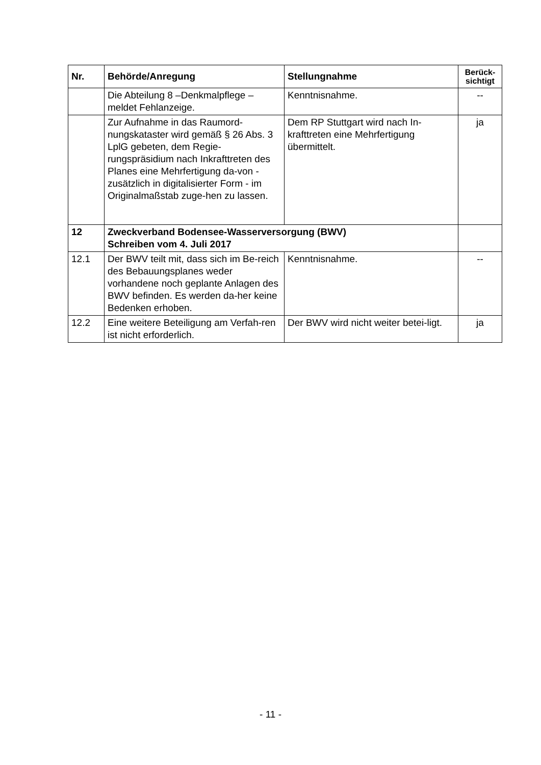| Nr. | Behörde/Anregung | Stellungnahme | Berück- sichtigt |
| --- | --- | --- | --- |
| | Die Abteilung 8 –Denkmalpflege – meldet Fehlanzeige. | Kenntnisnahme. | -- |
| | Zur Aufnahme in das Raumord-nungskataster wird gemäß § 26 Abs. 3 LplG gebeten, dem Regie-rungspräsidium nach Inkrafttreten des Planes eine Mehrfertigung da-von - zusätzlich in digitalisierter Form - im Originalmaßstab zuge-hen zu lassen. | Dem RP Stuttgart wird nach In-krafttreten eine Mehrfertigung übermittelt. | ja |
| 12 | Zweckverband Bodensee-Wasserversorgung (BWV) Schreiben vom 4. Juli 2017 | | |
| 12.1 | Der BWV teilt mit, dass sich im Be-reich des Bebauungsplanes weder vorhandene noch geplante Anlagen des BWV befinden. Es werden da-her keine Bedenken erhoben. | Kenntnisnahme. | -- |
| 12.2 | Eine weitere Beteiligung am Verfah-ren ist nicht erforderlich. | Der BWV wird nicht weiter betei-ligt. | ja |
- 11 -